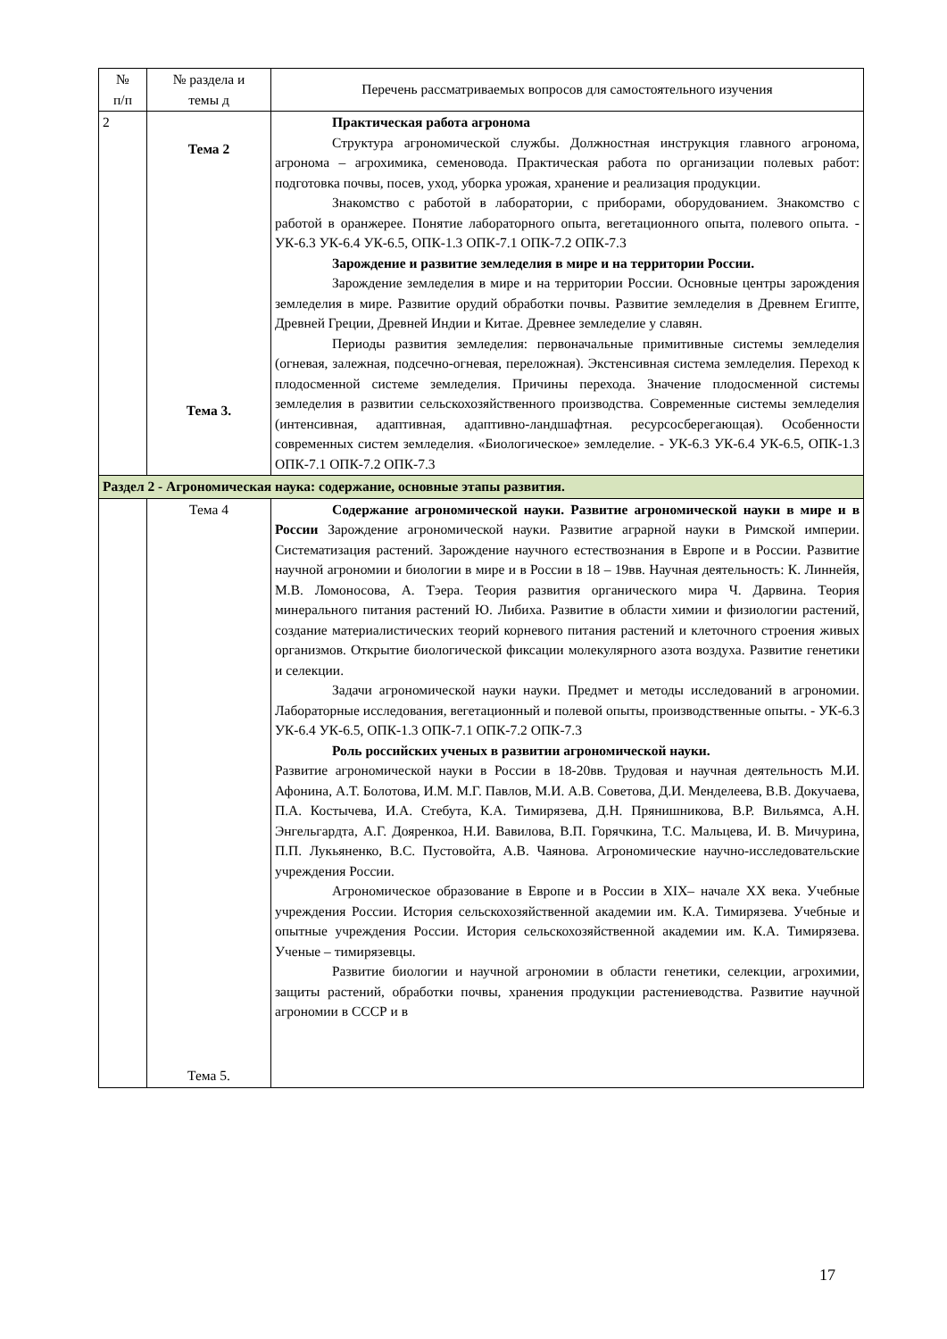| № п/п | № раздела и темы д | Перечень рассматриваемых вопросов для самостоятельного изучения |
| --- | --- | --- |
| 2 | Тема 2 Тема 3. | Практическая работа агронома Структура агрономической службы. Должностная инструкция главного агронома, агронома – агрохимика, семеновода. Практическая работа по организации полевых работ: подготовка почвы, посев, уход, уборка урожая, хранение и реализация продукции. Знакомство с работой в лаборатории, с приборами, оборудованием. Знакомство с работой в оранжерее. Понятие лабораторного опыта, вегетационного опыта, полевого опыта. - УК-6.3 УК-6.4 УК-6.5, ОПК-1.3 ОПК-7.1 ОПК-7.2 ОПК-7.3 Зарождение и развитие земледелия в мире и на территории России. Зарождение земледелия в мире и на территории России. Основные центры зарождения земледелия в мире. Развитие орудий обработки почвы. Развитие земледелия в Древнем Египте, Древней Греции, Древней Индии и Китае. Древнее земледелие у славян. Периоды развития земледелия: первоначальные примитивные системы земледелия (огневая, залежная, подсечно-огневая, переложная). Экстенсивная система земледелия. Переход к плодосменной системе земледелия. Причины перехода. Значение плодосменной системы земледелия в развитии сельскохозяйственного производства. Современные системы земледелия (интенсивная, адаптивная, адаптивно-ландшафтная. ресурсосберегающая). Особенности современных систем земледелия. «Биологическое» земледелие. - УК-6.3 УК-6.4 УК-6.5, ОПК-1.3 ОПК-7.1 ОПК-7.2 ОПК-7.3 |
| Раздел 2 - Агрономическая наука: содержание, основные этапы развития. | | |
| | Тема 4 Тема 5. | Содержание агрономической науки. Развитие агрономической науки в мире и в России Зарождение агрономической науки. Развитие аграрной науки в Римской империи. Систематизация растений. Зарождение научного естествознания в Европе и в России. Развитие научной агрономии и биологии в мире и в России в 18 – 19вв. Научная деятельность: К. Линнейя, М.В. Ломоносова, А. Тэера. Теория развития органического мира Ч. Дарвина. Теория минерального питания растений Ю. Либиха. Развитие в области химии и физиологии растений, создание материалистических теорий корневого питания растений и клеточного строения живых организмов. Открытие биологической фиксации молекулярного азота воздуха. Развитие генетики и селекции. Задачи агрономической науки науки. Предмет и методы исследований в агрономии. Лабораторные исследования, вегетационный и полевой опыты, производственные опыты. - УК-6.3 УК-6.4 УК-6.5, ОПК-1.3 ОПК-7.1 ОПК-7.2 ОПК-7.3 Роль российских ученых в развитии агрономической науки. Развитие агрономической науки в России в 18-20вв. Трудовая и научная деятельность М.И. Афонина, А.Т. Болотова, И.М. М.Г. Павлов, М.И. А.В. Советова, Д.И. Менделеева, В.В. Докучаева, П.А. Костычева, И.А. Стебута, К.А. Тимирязева, Д.Н. Прянишникова, В.Р. Вильямса, А.Н. Энгельгардта, А.Г. Дояренкоа, Н.И. Вавилова, В.П. Горячкина, Т.С. Мальцева, И. В. Мичурина, П.П. Лукьяненко, В.С. Пустовойта, А.В. Чаянова. Агрономические научно-исследовательские учреждения России. Агрономическое образование в Европе и в России в XIX– начале XX века. Учебные учреждения России. История сельскохозяйственной академии им. К.А. Тимирязева. Учебные и опытные учреждения России. История сельскохозяйственной академии им. К.А. Тимирязева. Ученые – тимирязевцы. Развитие биологии и научной агрономии в области генетики, селекции, агрохимии, защиты растений, обработки почвы, хранения продукции растениеводства. Развитие научной агрономии в СССР и в |
17